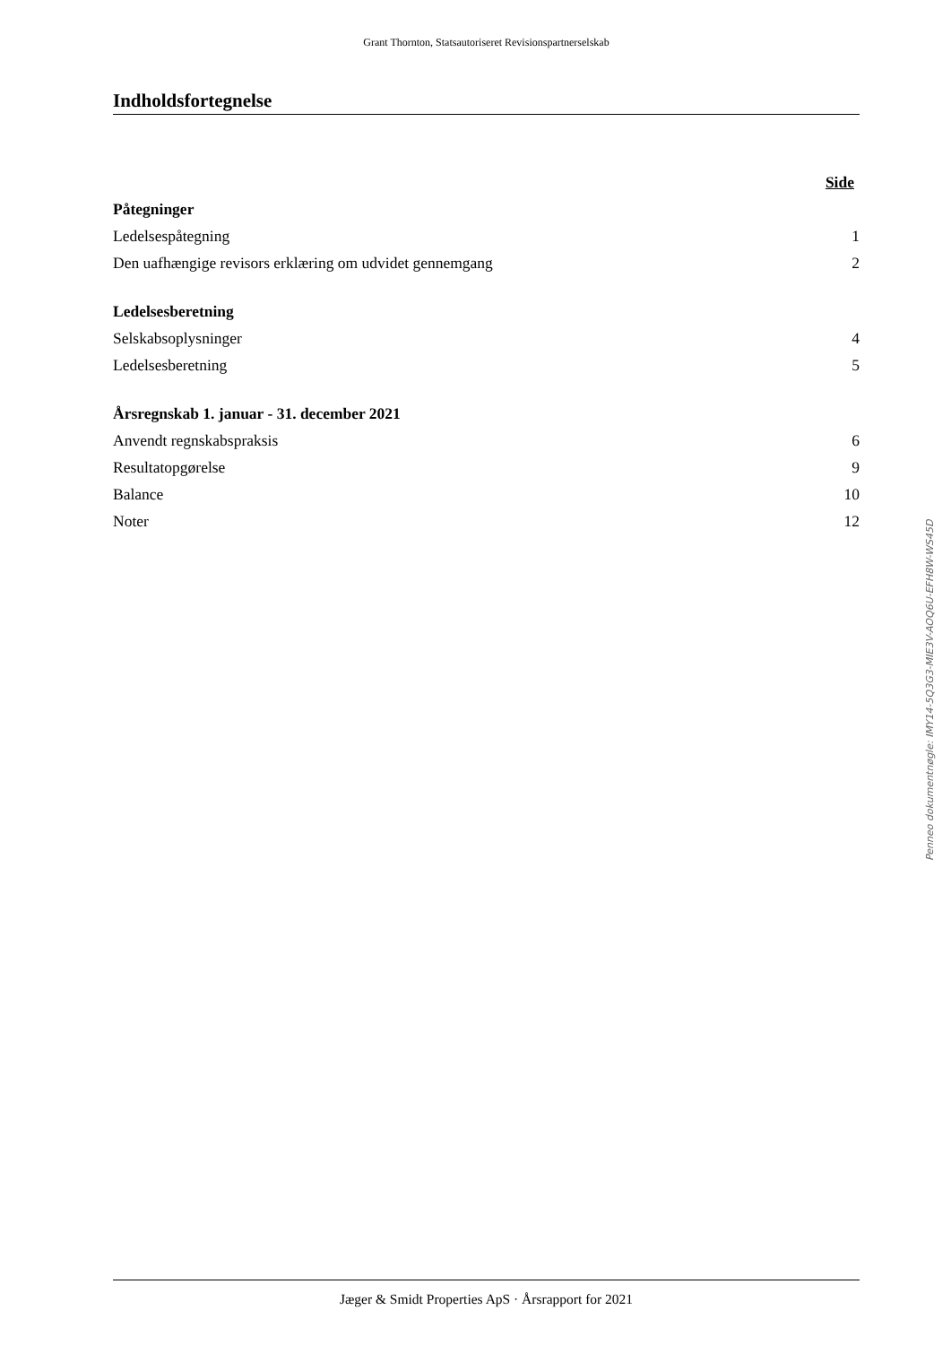Grant Thornton, Statsautoriseret Revisionspartnerselskab
Indholdsfortegnelse
| | Side |
| --- | --- |
| Påtegninger | |
| Ledelsespåtegning | 1 |
| Den uafhængige revisors erklæring om udvidet gennemgang | 2 |
| Ledelsesberetning | |
| Selskabsoplysninger | 4 |
| Ledelsesberetning | 5 |
| Årsregnskab 1. januar - 31. december 2021 | |
| Anvendt regnskabspraksis | 6 |
| Resultatopgørelse | 9 |
| Balance | 10 |
| Noter | 12 |
Jæger & Smidt Properties ApS · Årsrapport for 2021
Penneo dokumentnøgle: IMY14-5Q3G3-MIE3V-AOQ6U-EFH8W-WS45D